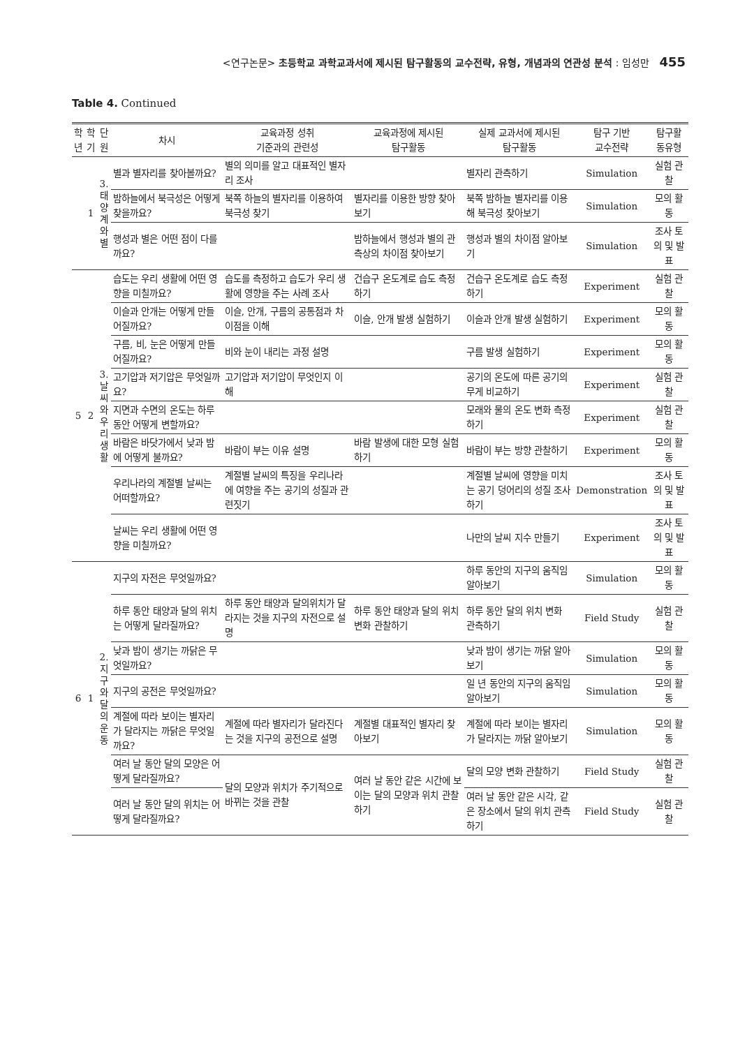<연구논문> 초등학교 과학교과서에 제시된 탐구활동의 교수전략, 유형, 개념과의 연관성 분석 : 임성만 455
Table 4. Continued
| 학 년 | 학 기 | 단 원 | 차시 | 교육과정 성취 기준과의 관련성 | 교육과정에 제시된 탐구활동 | 실제 교과서에 제시된 탐구활동 | 탐구 기반 교수전략 | 탐구활 동유형 |
| --- | --- | --- | --- | --- | --- | --- | --- | --- |
| | 1 | 3. 태 양 계 와 별 | 별과 별자리를 찾아볼까요? | 별의 의미를 알고 대표적인 별자리 조사 | | 별자리 관측하기 | Simulation | 실험 관찰 |
| | | | 밤하늘에서 북극성은 어떻게 찾을까요? | 북쪽 하늘의 별자리를 이용하여 북극성 찾기 | 별자리를 이용한 방향 찾아보기 | 북쪽 밤하늘 별자리를 이용해 북극성 찾아보기 | Simulation | 모의 활동 |
| | | | 행성과 별은 어떤 점이 다를까요? | | 밤하늘에서 행성과 별의 관측상의 차이점 찾아보기 | 행성과 별의 차이점 알아보기 | Simulation | 조사 토의 및 발표 |
| 5 | 2 | 3. 날 씨 와 우 리 생 활 | 습도는 우리 생활에 어떤 영향을 미칠까요? | 습도를 측정하고 습도가 우리 생활에 영향을 주는 사례 조사 | 건습구 온도계로 습도 측정하기 | 건습구 온도계로 습도 측정하기 | Experiment | 실험 관찰 |
| | | | 이슬과 안개는 어떻게 만들어질까요? | 이슬, 안개, 구름의 공통점과 차이점을 이해 | 이슬, 안개 발생 실험하기 | 이슬과 안개 발생 실험하기 | Experiment | 모의 활동 |
| | | | 구름, 비, 눈은 어떻게 만들어질까요? | 비와 눈이 내리는 과정 설명 | | 구름 발생 실험하기 | Experiment | 모의 활동 |
| | | | 고기압과 저기압은 무엇일까요? | 고기압과 저기압이 무엇인지 이해 | | 공기의 온도에 따른 공기의 무게 비교하기 | Experiment | 실험 관찰 |
| | | | 지면과 수면의 온도는 하루 동안 어떻게 변할까요? | | | 모래와 물의 온도 변화 측정하기 | Experiment | 실험 관찰 |
| | | | 바람은 바닷가에서 낮과 밤에 어떻게 불까요? | 바람이 부는 이유 설명 | 바람 발생에 대한 모형 실험하기 | 바람이 부는 방향 관찰하기 | Experiment | 모의 활동 |
| | | | 우리나라의 계절별 날씨는 어떠할까요? | 계절별 날씨의 특징을 우리나라에 여향을 주는 공기의 성질과 관련짓기 | | 계절별 날씨에 영향을 미치는 공기 덩어리의 성질 조사하기 | Demonstration | 조사 토의 및 발표 |
| | | | 날씨는 우리 생활에 어떤 영향을 미칠까요? | | | 나만의 날씨 지수 만들기 | Experiment | 조사 토의 및 발표 |
| 6 | 1 | 2. 지 구 와 달 의 운 동 | 지구의 자전은 무엇일까요? | | | 하루 동안의 지구의 움직임 알아보기 | Simulation | 모의 활동 |
| | | | 하루 동안 태양과 달의 위치는 어떻게 달라질까요? | 하루 동안 태양과 달의위치가 달라지는 것을 지구의 자전으로 설명 | 하루 동안 태양과 달의 위치 변화 관찰하기 | 하루 동안 달의 위치 변화 관측하기 | Field Study | 실험 관찰 |
| | | | 낮과 밤이 생기는 까닭은 무엇일까요? | | | 낮과 밤이 생기는 까닭 알아보기 | Simulation | 모의 활동 |
| | | | 지구의 공전은 무엇일까요? | | | 일 년 동안의 지구의 움직임 알아보기 | Simulation | 모의 활동 |
| | | | 계절에 따라 보이는 별자리가 달라지는 까닭은 무엇일까요? | 계절에 따라 별자리가 달라진다는 것을 지구의 공전으로 설명 | 계절별 대표적인 별자리 찾아보기 | 계절에 따라 보이는 별자리가 달라지는 까닭 알아보기 | Simulation | 모의 활동 |
| | | | 여러 날 동안 달의 모양은 어떻게 달라질까요? | 달의 모양과 위치가 주기적으로 바뀌는 것을 관찰 | 여러 날 동안 같은 시간에 보이는 달의 모양과 위치 관찰하기 | 달의 모양 변화 관찰하기 | Field Study | 실험 관찰 |
| | | | 여러 날 동안 달의 위치는 어떻게 달라질까요? | | | 여러 날 동안 같은 시각, 같은 장소에서 달의 위치 관측하기 | Field Study | 실험 관찰 |